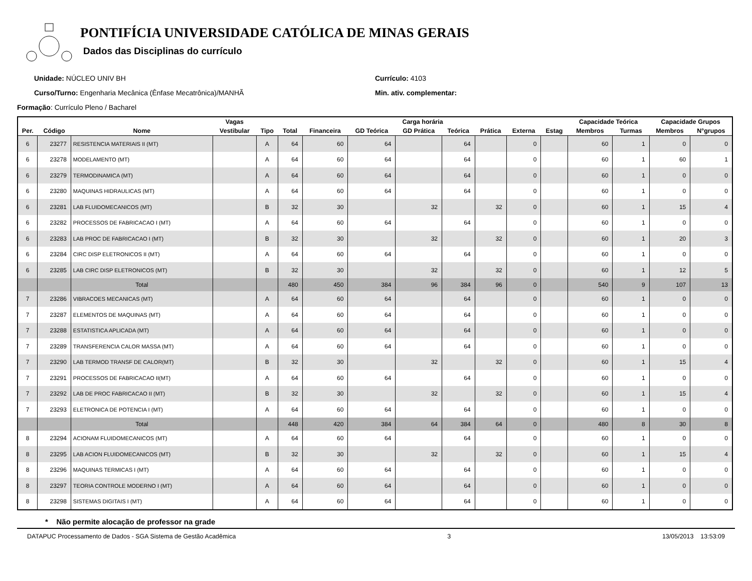PONTIFÍCIA UNIVERSIDADE CATÓLICA DE MINAS GERAIS
Dados das Disciplinas do currículo
Unidade: NÚCLEO UNIV BH
Curso/Turno: Engenharia Mecânica (Ênfase Mecatrônica)/MANHÃ
Currículo: 4103
Min. ativ. complementar:
Formação: Currículo Pleno / Bacharel
| | | | Vagas | | Carga horária | | | | | | | | Capacidade Teórica | | Capacidade Grupos | |
| --- | --- | --- | --- | --- | --- | --- | --- | --- | --- | --- | --- | --- | --- | --- | --- | --- |
| Per. | Código | Nome | Vestibular | Tipo | Total | Financeira | GD Teórica | GD Prática | Teórica | Prática | Externa | Estag | Membros | Turmas | Membros | N°grupos |
| 6 | 23277 | RESISTENCIA MATERIAIS II (MT) | | A | 64 | 60 | 64 | | 64 | | 0 | | 60 | 1 | 0 | 0 |
| 6 | 23278 | MODELAMENTO (MT) | | A | 64 | 60 | 64 | | 64 | | 0 | | 60 | 1 | 60 | 1 |
| 6 | 23279 | TERMODINAMICA (MT) | | A | 64 | 60 | 64 | | 64 | | 0 | | 60 | 1 | 0 | 0 |
| 6 | 23280 | MAQUINAS HIDRAULICAS (MT) | | A | 64 | 60 | 64 | | 64 | | 0 | | 60 | 1 | 0 | 0 |
| 6 | 23281 | LAB FLUIDOMECANICOS (MT) | | B | 32 | 30 | | 32 | | 32 | 0 | | 60 | 1 | 15 | 4 |
| 6 | 23282 | PROCESSOS DE FABRICACAO I (MT) | | A | 64 | 60 | 64 | | 64 | | 0 | | 60 | 1 | 0 | 0 |
| 6 | 23283 | LAB PROC DE FABRICACAO I (MT) | | B | 32 | 30 | | 32 | | 32 | 0 | | 60 | 1 | 20 | 3 |
| 6 | 23284 | CIRC DISP ELETRONICOS II (MT) | | A | 64 | 60 | 64 | | 64 | | 0 | | 60 | 1 | 0 | 0 |
| 6 | 23285 | LAB CIRC DISP ELETRONICOS (MT) | | B | 32 | 30 | | 32 | | 32 | 0 | | 60 | 1 | 12 | 5 |
| | | Total | | | 480 | 450 | 384 | 96 | 384 | 96 | 0 | | 540 | 9 | 107 | 13 |
| 7 | 23286 | VIBRACOES MECANICAS (MT) | | A | 64 | 60 | 64 | | 64 | | 0 | | 60 | 1 | 0 | 0 |
| 7 | 23287 | ELEMENTOS DE MAQUINAS (MT) | | A | 64 | 60 | 64 | | 64 | | 0 | | 60 | 1 | 0 | 0 |
| 7 | 23288 | ESTATISTICA APLICADA (MT) | | A | 64 | 60 | 64 | | 64 | | 0 | | 60 | 1 | 0 | 0 |
| 7 | 23289 | TRANSFERENCIA CALOR MASSA (MT) | | A | 64 | 60 | 64 | | 64 | | 0 | | 60 | 1 | 0 | 0 |
| 7 | 23290 | LAB TERMOD TRANSF DE CALOR(MT) | | B | 32 | 30 | | 32 | | 32 | 0 | | 60 | 1 | 15 | 4 |
| 7 | 23291 | PROCESSOS DE FABRICACAO II(MT) | | A | 64 | 60 | 64 | | 64 | | 0 | | 60 | 1 | 0 | 0 |
| 7 | 23292 | LAB DE PROC FABRICACAO II (MT) | | B | 32 | 30 | | 32 | | 32 | 0 | | 60 | 1 | 15 | 4 |
| 7 | 23293 | ELETRONICA DE POTENCIA I (MT) | | A | 64 | 60 | 64 | | 64 | | 0 | | 60 | 1 | 0 | 0 |
| | | Total | | | 448 | 420 | 384 | 64 | 384 | 64 | 0 | | 480 | 8 | 30 | 8 |
| 8 | 23294 | ACIONAM FLUIDOMECANICOS (MT) | | A | 64 | 60 | 64 | | 64 | | 0 | | 60 | 1 | 0 | 0 |
| 8 | 23295 | LAB ACION FLUIDOMECANICOS (MT) | | B | 32 | 30 | | 32 | | 32 | 0 | | 60 | 1 | 15 | 4 |
| 8 | 23296 | MAQUINAS TERMICAS I (MT) | | A | 64 | 60 | 64 | | 64 | | 0 | | 60 | 1 | 0 | 0 |
| 8 | 23297 | TEORIA CONTROLE MODERNO I (MT) | | A | 64 | 60 | 64 | | 64 | | 0 | | 60 | 1 | 0 | 0 |
| 8 | 23298 | SISTEMAS DIGITAIS I (MT) | | A | 64 | 60 | 64 | | 64 | | 0 | | 60 | 1 | 0 | 0 |
* Não permite alocação de professor na grade
DATAPUC Processamento de Dados - SGA Sistema de Gestão Acadêmica 3 13/05/2013 13:53:09